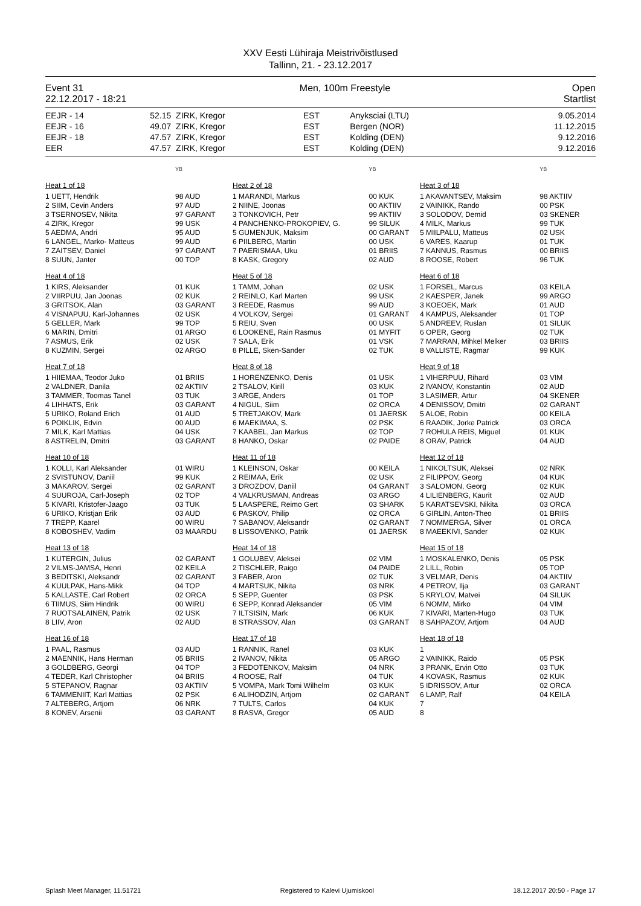XXV Eesti Lühiraja Meistrivõistlused
Tallinn, 21. - 23.12.2017
Event 31
22.12.2017 - 18:21
Men, 100m Freestyle Open
Startlist
| EEJR - 14 | 52.15 | ZIRK, Kregor | EST | Anyksciai (LTU) | 9.05.2014 |
| EEJR - 16 | 49.07 | ZIRK, Kregor | EST | Bergen (NOR) | 11.12.2015 |
| EEJR - 18 | 47.57 | ZIRK, Kregor | EST | Kolding (DEN) | 9.12.2016 |
| EER | 47.57 | ZIRK, Kregor | EST | Kolding (DEN) | 9.12.2016 |
| | YB |
| Heat 1 of 18 | |
| 1 UETT, Hendrik | 98 AUD |
| 2 SIIM, Cevin Anders | 97 AUD |
| 3 TSERNOSEV, Nikita | 97 GARANT |
| 4 ZIRK, Kregor | 99 USK |
| 5 AEDMA, Andri | 95 AUD |
| 6 LANGEL, Marko- Matteus | 99 AUD |
| 7 ZAITSEV, Daniel | 97 GARANT |
| 8 SUUN, Janter | 00 TOP |
| Heat 4 of 18 | |
| 1 KIRS, Aleksander | 01 KUK |
| 2 VIIRPUU, Jan Joonas | 02 KUK |
| 3 GRITSOK, Alan | 03 GARANT |
| 4 VISNAPUU, Karl-Johannes | 02 USK |
| 5 GELLER, Mark | 99 TOP |
| 6 MARIN, Dmitri | 01 ARGO |
| 7 ASMUS, Erik | 02 USK |
| 8 KUZMIN, Sergei | 02 ARGO |
| Heat 7 of 18 | |
| 1 HIIEMAA, Teodor Juko | 01 BRIIS |
| 2 VALDNER, Danila | 02 AKTIIV |
| 3 TAMMER, Toomas Tanel | 03 TUK |
| 4 LIHHATS, Erik | 03 GARANT |
| 5 URIKO, Roland Erich | 01 AUD |
| 6 POIKLIK, Edvin | 00 AUD |
| 7 MILK, Karl Mattias | 04 USK |
| 8 ASTRELIN, Dmitri | 03 GARANT |
| Heat 10 of 18 | |
| 1 KOLLI, Karl Aleksander | 01 WIRU |
| 2 SVISTUNOV, Daniil | 99 KUK |
| 3 MAKAROV, Sergei | 02 GARANT |
| 4 SUUROJA, Carl-Joseph | 02 TOP |
| 5 KIVARI, Kristofer-Jaago | 03 TUK |
| 6 URIKO, Kristjan Erik | 03 AUD |
| 7 TREPP, Kaarel | 00 WIRU |
| 8 KOBOSHEV, Vadim | 03 MAARDU |
| Heat 13 of 18 | |
| 1 KUTERGIN, Julius | 02 GARANT |
| 2 VILMS-JAMSA, Henri | 02 KEILA |
| 3 BEDITSKI, Aleksandr | 02 GARANT |
| 4 KUULPAK, Hans-Mikk | 04 TOP |
| 5 KALLASTE, Carl Robert | 02 ORCA |
| 6 TIIMUS, Siim Hindrik | 00 WIRU |
| 7 RUOTSALAINEN, Patrik | 02 USK |
| 8 LIIV, Aron | 02 AUD |
| Heat 16 of 18 | |
| 1 PAAL, Rasmus | 03 AUD |
| 2 MAENNIK, Hans Herman | 05 BRIIS |
| 3 GOLDBERG, Georgi | 04 TOP |
| 4 TEDER, Karl Christopher | 04 BRIIS |
| 5 STEPANOV, Ragnar | 03 AKTIIV |
| 6 TAMMENIIT, Karl Mattias | 02 PSK |
| 7 ALTEBERG, Artjom | 06 NRK |
| 8 KONEV, Arsenii | 03 GARANT |
| | YB |
| Heat 2 of 18 | |
| 1 MARANDI, Markus | 00 KUK |
| 2 NIINE, Joonas | 00 AKTIIV |
| 3 TONKOVICH, Petr | 99 AKTIIV |
| 4 PANCHENKO-PROKOPIEV, G. | 99 SILUK |
| 5 GUMENJUK, Maksim | 00 GARANT |
| 6 PIILBERG, Martin | 00 USK |
| 7 PAERISMAA, Uku | 01 BRIIS |
| 8 KASK, Gregory | 02 AUD |
| Heat 5 of 18 | |
| 1 TAMM, Johan | 02 USK |
| 2 REINLO, Karl Marten | 99 USK |
| 3 REEDE, Rasmus | 99 AUD |
| 4 VOLKOV, Sergei | 01 GARANT |
| 5 REIU, Sven | 00 USK |
| 6 LOOKENE, Rain Rasmus | 01 MYFIT |
| 7 SALA, Erik | 01 VSK |
| 8 PILLE, Sken-Sander | 02 TUK |
| Heat 8 of 18 | |
| 1 HORENZENKO, Denis | 01 USK |
| 2 TSALOV, Kirill | 03 KUK |
| 3 ARGE, Anders | 01 TOP |
| 4 NIGUL, Siim | 02 ORCA |
| 5 TRETJAKOV, Mark | 01 JAERSK |
| 6 MAEKIMAA, S. | 02 PSK |
| 7 KAABEL, Jan Markus | 02 TOP |
| 8 HANKO, Oskar | 02 PAIDE |
| Heat 11 of 18 | |
| 1 KLEINSON, Oskar | 00 KEILA |
| 2 REIMAA, Erik | 02 USK |
| 3 DROZDOV, Daniil | 04 GARANT |
| 4 VALKRUSMAN, Andreas | 03 ARGO |
| 5 LAASPERE, Reimo Gert | 03 SHARK |
| 6 PASKOV, Philip | 02 ORCA |
| 7 SABANOV, Aleksandr | 02 GARANT |
| 8 LISSOVENKO, Patrik | 01 JAERSK |
| Heat 14 of 18 | |
| 1 GOLUBEV, Aleksei | 02 VIM |
| 2 TISCHLER, Raigo | 04 PAIDE |
| 3 FABER, Aron | 02 TUK |
| 4 MARTSUK, Nikita | 03 NRK |
| 5 SEPP, Guenter | 03 PSK |
| 6 SEPP, Konrad Aleksander | 05 VIM |
| 7 ILTSISIN, Mark | 06 KUK |
| 8 STRASSOV, Alan | 03 GARANT |
| Heat 17 of 18 | |
| 1 RANNIK, Ranel | 03 KUK |
| 2 IVANOV, Nikita | 05 ARGO |
| 3 FEDOTENKOV, Maksim | 04 NRK |
| 4 ROOSE, Ralf | 04 TUK |
| 5 VOMPA, Mark Tomi Wilhelm | 03 KUK |
| 6 ALIHODZIN, Artjom | 02 GARANT |
| 7 TULTS, Carlos | 04 KUK |
| 8 RASVA, Gregor | 05 AUD |
| | YB |
| Heat 3 of 18 | |
| 1 AKAVANTSEV, Maksim | 98 AKTIIV |
| 2 VAINIKK, Rando | 00 PSK |
| 3 SOLODOV, Demid | 03 SKENER |
| 4 MILK, Markus | 99 TUK |
| 5 MIILPALU, Matteus | 02 USK |
| 6 VARES, Kaarup | 01 TUK |
| 7 KANNUS, Rasmus | 00 BRIIS |
| 8 ROOSE, Robert | 96 TUK |
| Heat 6 of 18 | |
| 1 FORSEL, Marcus | 03 KEILA |
| 2 KAESPER, Janek | 99 ARGO |
| 3 KOEOEK, Mark | 01 AUD |
| 4 KAMPUS, Aleksander | 01 TOP |
| 5 ANDREEV, Ruslan | 01 SILUK |
| 6 OPER, Georg | 02 TUK |
| 7 MARRAN, Mihkel Melker | 03 BRIIS |
| 8 VALLISTE, Ragmar | 99 KUK |
| Heat 9 of 18 | |
| 1 VIHERPUU, Rihard | 03 VIM |
| 2 IVANOV, Konstantin | 02 AUD |
| 3 LASIMER, Artur | 04 SKENER |
| 4 DENISSOV, Dmitri | 02 GARANT |
| 5 ALOE, Robin | 00 KEILA |
| 6 RAADIK, Jorke Patrick | 03 ORCA |
| 7 ROHULA REIS, Miguel | 01 KUK |
| 8 ORAV, Patrick | 04 AUD |
| Heat 12 of 18 | |
| 1 NIKOLTSUK, Aleksei | 02 NRK |
| 2 FILIPPOV, Georg | 04 KUK |
| 3 SALOMON, Georg | 02 KUK |
| 4 LILIENBERG, Kaurit | 02 AUD |
| 5 KARATSEVSKI, Nikita | 03 ORCA |
| 6 GIRLIN, Anton-Theo | 01 BRIIS |
| 7 NOMMERGA, Silver | 01 ORCA |
| 8 MAEEKIVI, Sander | 02 KUK |
| Heat 15 of 18 | |
| 1 MOSKALENKO, Denis | 05 PSK |
| 2 LILL, Robin | 05 TOP |
| 3 VELMAR, Denis | 04 AKTIIV |
| 4 PETROV, Ilja | 03 GARANT |
| 5 KRYLOV, Matvei | 04 SILUK |
| 6 NOMM, Mirko | 04 VIM |
| 7 KIVARI, Marten-Hugo | 03 TUK |
| 8 SAHPAZOV, Artjom | 04 AUD |
| Heat 18 of 18 | |
| 1 | |
| 2 VAINIKK, Raido | 05 PSK |
| 3 PRANK, Ervin Otto | 03 TUK |
| 4 KOVASK, Rasmus | 02 KUK |
| 5 IDRISSOV, Artur | 02 ORCA |
| 6 LAMP, Ralf | 04 KEILA |
| 7 | |
| 8 | |
Splash Meet Manager, 11.51721 Registered to Kalevi Ujumiskool 18.12.2017 20:50 - Page 17